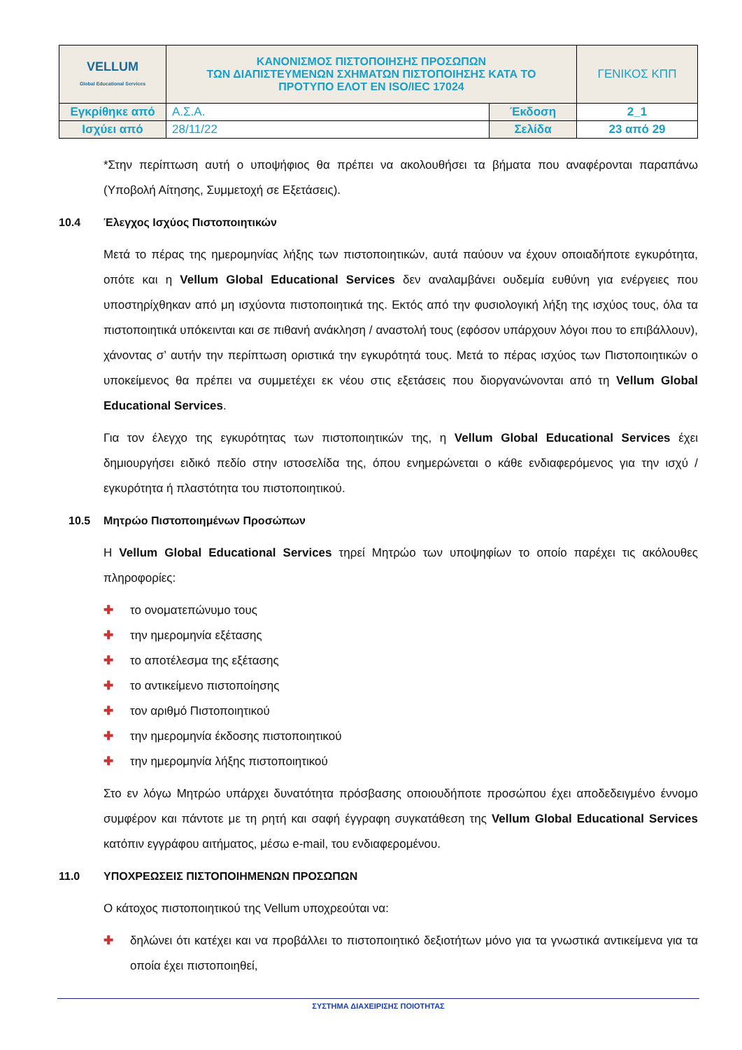| VELLUM Global Educational Services | ΚΑΝΟΝΙΣΜΟΣ ΠΙΣΤΟΠΟΙΗΣΗΣ ΠΡΟΣΩΠΩΝ ΤΩΝ ΔΙΑΠΙΣΤΕΥΜΕΝΩΝ ΣΧΗΜΑΤΩΝ ΠΙΣΤΟΠΟΙΗΣΗΣ ΚΑΤΑ ΤΟ ΠΡΟΤΥΠΟ ΕΛΟΤ ΕΝ ISO/IEC 17024 | | ΓΕΝΙΚΟΣ ΚΠΠ |
| Εγκρίθηκε από | Α.Σ.Α. | Έκδοση | 2_1 |
| Ισχύει από | 28/11/22 | Σελίδα | 23 από 29 |
*Στην περίπτωση αυτή ο υποψήφιος θα πρέπει να ακολουθήσει τα βήματα που αναφέρονται παραπάνω (Υποβολή Αίτησης, Συμμετοχή σε Εξετάσεις).
10.4 Έλεγχος Ισχύος Πιστοποιητικών
Μετά το πέρας της ημερομηνίας λήξης των πιστοποιητικών, αυτά παύουν να έχουν οποιαδήποτε εγκυρότητα, οπότε και η Vellum Global Educational Services δεν αναλαμβάνει ουδεμία ευθύνη για ενέργειες που υποστηρίχθηκαν από μη ισχύοντα πιστοποιητικά της. Εκτός από την φυσιολογική λήξη της ισχύος τους, όλα τα πιστοποιητικά υπόκεινται και σε πιθανή ανάκληση / αναστολή τους (εφόσον υπάρχουν λόγοι που το επιβάλλουν), χάνοντας σ’ αυτήν την περίπτωση οριστικά την εγκυρότητά τους. Μετά το πέρας ισχύος των Πιστοποιητικών ο υποκείμενος θα πρέπει να συμμετέχει εκ νέου στις εξετάσεις που διοργανώνονται από τη Vellum Global Educational Services.
Για τον έλεγχο της εγκυρότητας των πιστοποιητικών της, η Vellum Global Educational Services έχει δημιουργήσει ειδικό πεδίο στην ιστοσελίδα της, όπου ενημερώνεται ο κάθε ενδιαφερόμενος για την ισχύ / εγκυρότητα ή πλαστότητα του πιστοποιητικού.
10.5 Μητρώο Πιστοποιημένων Προσώπων
Η Vellum Global Educational Services τηρεί Μητρώο των υποψηφίων το οποίο παρέχει τις ακόλουθες πληροφορίες:
✚ το ονοματεπώνυμο τους
✚ την ημερομηνία εξέτασης
✚ το αποτέλεσμα της εξέτασης
✚ το αντικείμενο πιστοποίησης
✚ τον αριθμό Πιστοποιητικού
✚ την ημερομηνία έκδοσης πιστοποιητικού
✚ την ημερομηνία λήξης πιστοποιητικού
Στο εν λόγω Μητρώο υπάρχει δυνατότητα πρόσβασης οποιουδήποτε προσώπου έχει αποδεδειγμένο έννομο συμφέρον και πάντοτε με τη ρητή και σαφή έγγραφη συγκατάθεση της Vellum Global Educational Services κατόπιν εγγράφου αιτήματος, μέσω e-mail, του ενδιαφερομένου.
11.0 ΥΠΟΧΡΕΩΣΕΙΣ ΠΙΣΤΟΠΟΙΗΜΕΝΩΝ ΠΡΟΣΩΠΩΝ
Ο κάτοχος πιστοποιητικού της Vellum υποχρεούται να:
✚ δηλώνει ότι κατέχει και να προβάλλει το πιστοποιητικό δεξιοτήτων μόνο για τα γνωστικά αντικείμενα για τα οποία έχει πιστοποιηθεί,
ΣΥΣΤΗΜΑ ΔΙΑΧΕΙΡΙΣΗΣ ΠΟΙΟΤΗΤΑΣ